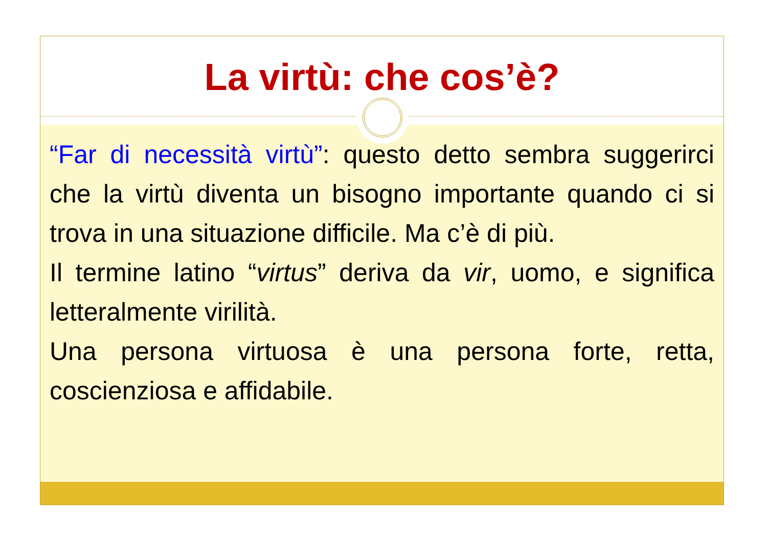La virtù: che cos’è?
“Far di necessità virtù”: questo detto sembra suggerirci che la virtù diventa un bisogno importante quando ci si trova in una situazione difficile. Ma c’è di più.
Il termine latino “virtus” deriva da vir, uomo, e significa letteralmente virilità.
Una persona virtuosa è una persona forte, retta, coscienziosa e affidabile.